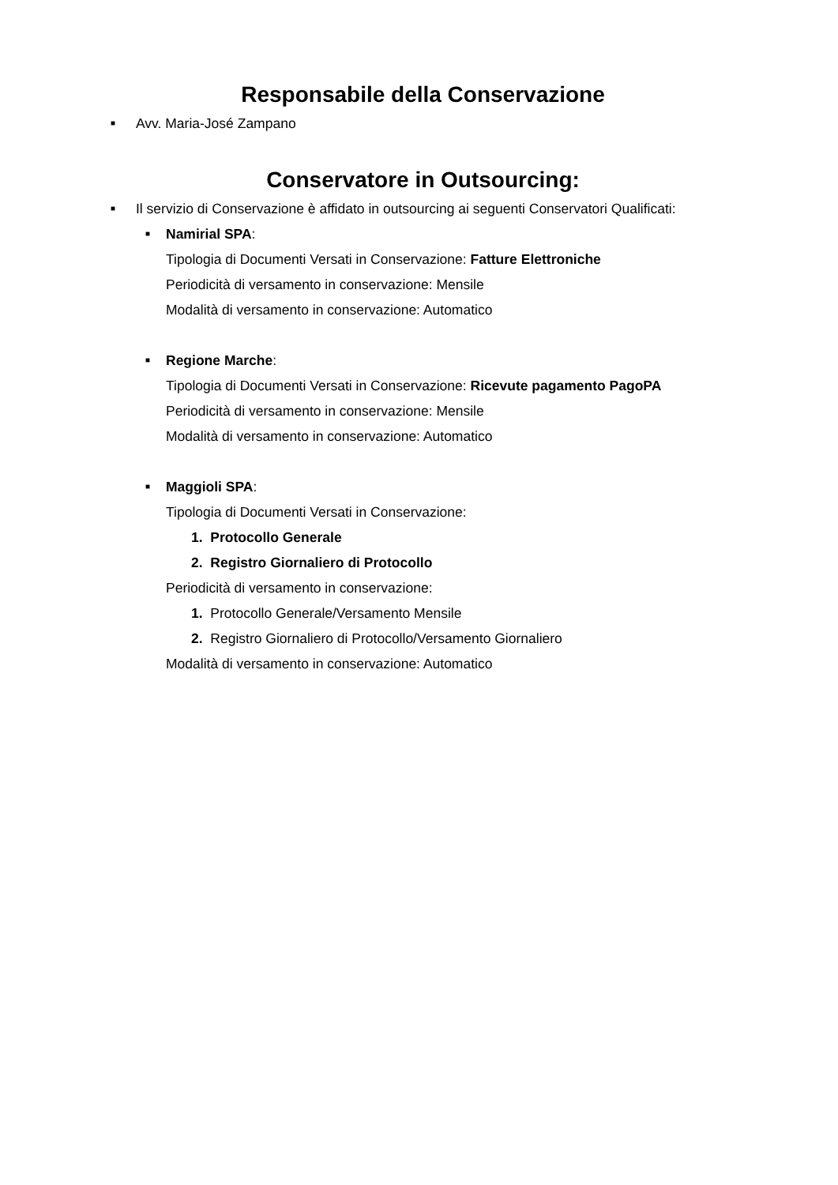Responsabile della Conservazione
■ Avv. Maria-José Zampano
Conservatore in Outsourcing:
■ Il servizio di Conservazione è affidato in outsourcing ai seguenti Conservatori Qualificati:
■ Namirial SPA:
Tipologia di Documenti Versati in Conservazione: Fatture Elettroniche
Periodicità di versamento in conservazione: Mensile
Modalità di versamento in conservazione: Automatico
■ Regione Marche:
Tipologia di Documenti Versati in Conservazione: Ricevute pagamento PagoPA
Periodicità di versamento in conservazione: Mensile
Modalità di versamento in conservazione: Automatico
■ Maggioli SPA:
Tipologia di Documenti Versati in Conservazione:
1. Protocollo Generale
2. Registro Giornaliero di Protocollo
Periodicità di versamento in conservazione:
1. Protocollo Generale/Versamento Mensile
2. Registro Giornaliero di Protocollo/Versamento Giornaliero
Modalità di versamento in conservazione: Automatico